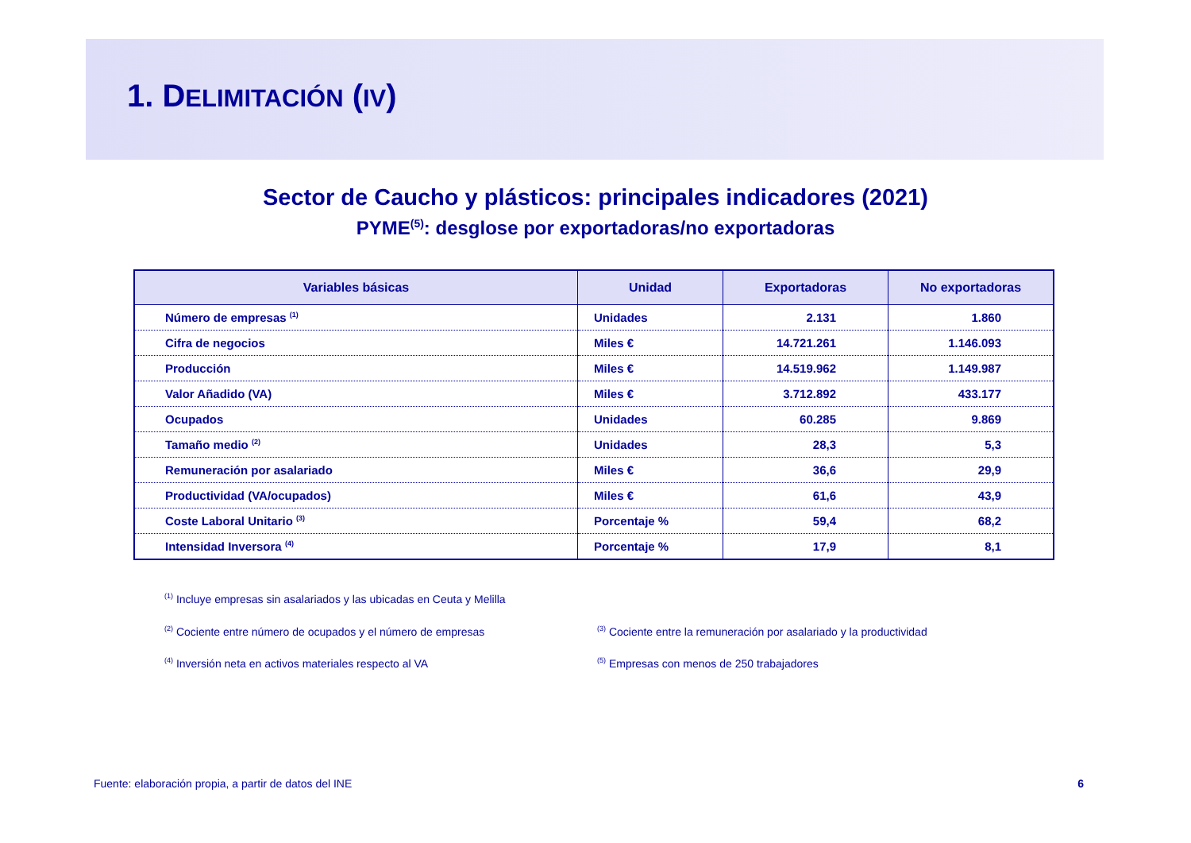1. DELIMITACIÓN (IV)
Sector de Caucho y plásticos: principales indicadores (2021)
PYME<sup>(5)</sup>: desglose por exportadoras/no exportadoras
| Variables básicas | Unidad | Exportadoras | No exportadoras |
| --- | --- | --- | --- |
| Número de empresas <sup>(1)</sup> | Unidades | 2.131 | 1.860 |
| Cifra de negocios | Miles € | 14.721.261 | 1.146.093 |
| Producción | Miles € | 14.519.962 | 1.149.987 |
| Valor Añadido (VA) | Miles € | 3.712.892 | 433.177 |
| Ocupados | Unidades | 60.285 | 9.869 |
| Tamaño medio <sup>(2)</sup> | Unidades | 28,3 | 5,3 |
| Remuneración por asalariado | Miles € | 36,6 | 29,9 |
| Productividad (VA/ocupados) | Miles € | 61,6 | 43,9 |
| Coste Laboral Unitario <sup>(3)</sup> | Porcentaje % | 59,4 | 68,2 |
| Intensidad Inversora <sup>(4)</sup> | Porcentaje % | 17,9 | 8,1 |
<sup>(1)</sup> Incluye empresas sin asalariados y las ubicadas en Ceuta y Melilla
<sup>(2)</sup> Cociente entre número de ocupados y el número de empresas<sup>(3)</sup> Cociente entre la remuneración por asalariado y la productividad
<sup>(4)</sup> Inversión neta en activos materiales respecto al VA<sup>(5)</sup> Empresas con menos de 250 trabajadores
Fuente: elaboración propia, a partir de datos del INE 6